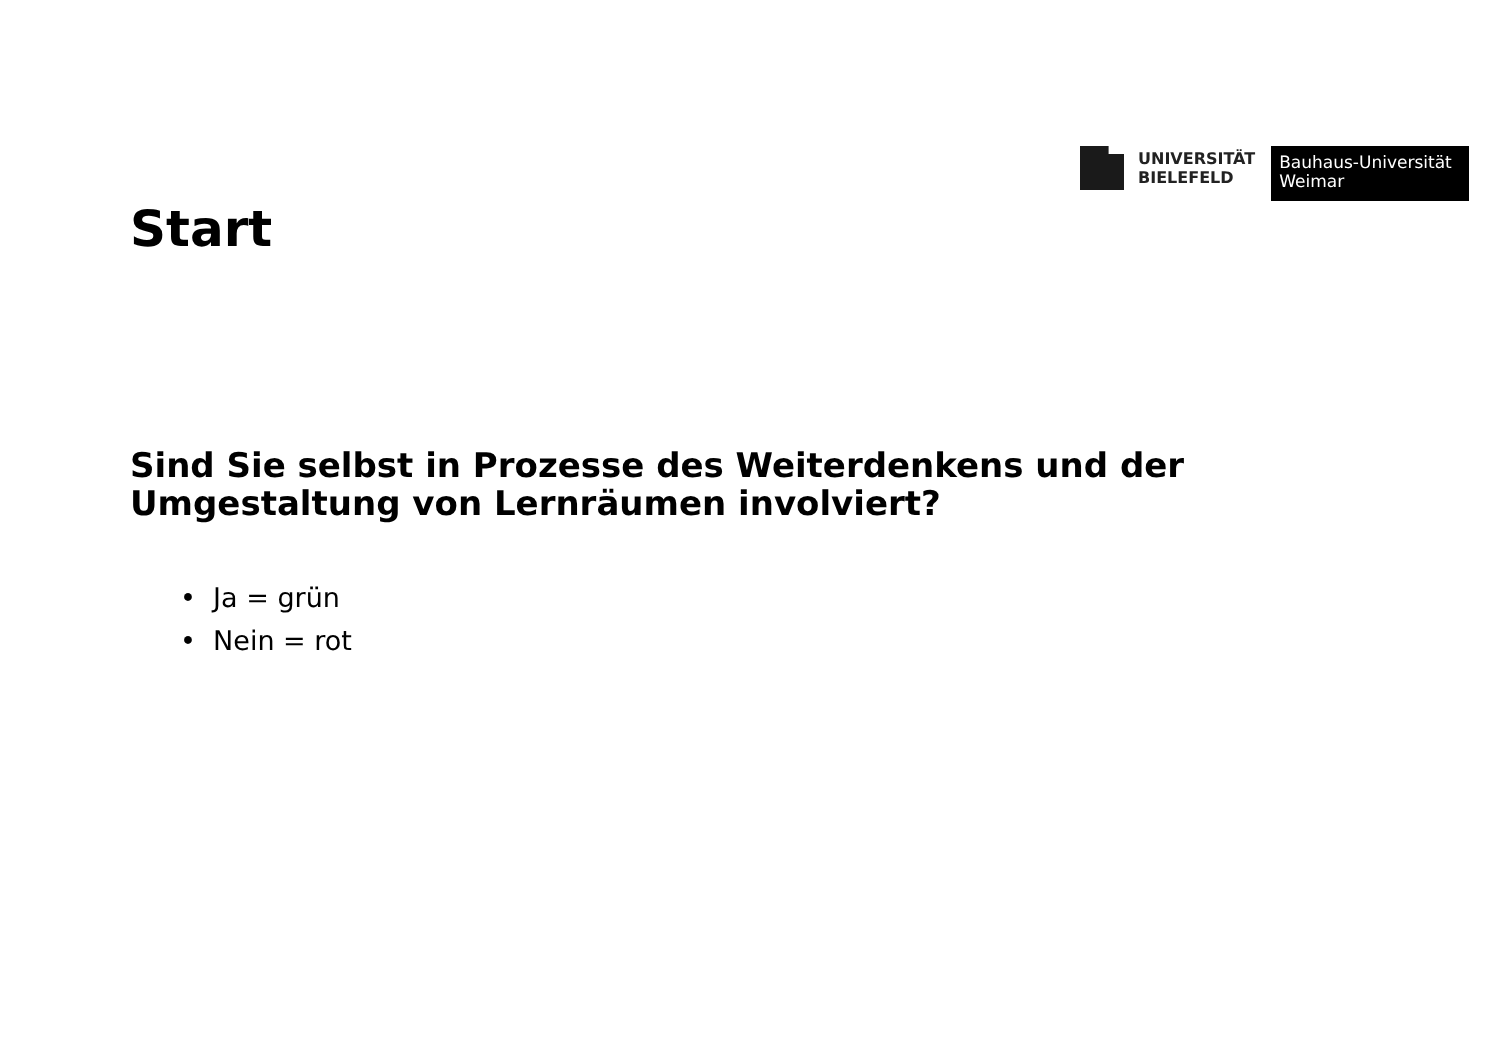UNIVERSITÄT
BIELEFELD
Bauhaus-Universität
Weimar
Start
Sind Sie selbst in Prozesse des Weiterdenkens und der Umgestaltung von Lernräumen involviert?
• Ja = grün
• Nein = rot